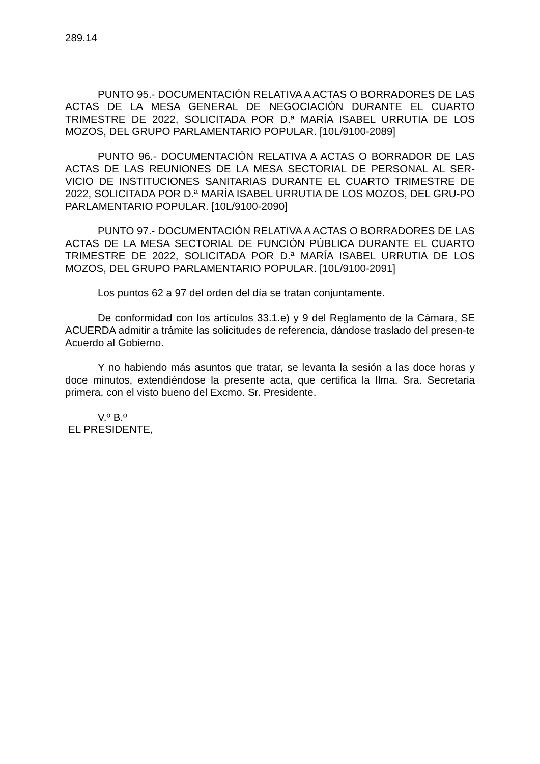289.14
PUNTO 95.- DOCUMENTACIÓN RELATIVA A ACTAS O BORRADORES DE LAS ACTAS DE LA MESA GENERAL DE NEGOCIACIÓN DURANTE EL CUARTO TRIMESTRE DE 2022, SOLICITADA POR D.ª MARÍA ISABEL URRUTIA DE LOS MOZOS, DEL GRUPO PARLAMENTARIO POPULAR. [10L/9100-2089]
PUNTO 96.- DOCUMENTACIÓN RELATIVA A ACTAS O BORRADOR DE LAS ACTAS DE LAS REUNIONES DE LA MESA SECTORIAL DE PERSONAL AL SER-VICIO DE INSTITUCIONES SANITARIAS DURANTE EL CUARTO TRIMESTRE DE 2022, SOLICITADA POR D.ª MARÍA ISABEL URRUTIA DE LOS MOZOS, DEL GRU-PO PARLAMENTARIO POPULAR. [10L/9100-2090]
PUNTO 97.- DOCUMENTACIÓN RELATIVA A ACTAS O BORRADORES DE LAS ACTAS DE LA MESA SECTORIAL DE FUNCIÓN PÚBLICA DURANTE EL CUARTO TRIMESTRE DE 2022, SOLICITADA POR D.ª MARÍA ISABEL URRUTIA DE LOS MOZOS, DEL GRUPO PARLAMENTARIO POPULAR. [10L/9100-2091]
Los puntos 62 a 97 del orden del día se tratan conjuntamente.
De conformidad con los artículos 33.1.e) y 9 del Reglamento de la Cámara, SE ACUERDA admitir a trámite las solicitudes de referencia, dándose traslado del presen-te Acuerdo al Gobierno.
Y no habiendo más asuntos que tratar, se levanta la sesión a las doce horas y doce minutos, extendiéndose la presente acta, que certifica la Ilma. Sra. Secretaria primera, con el visto bueno del Excmo. Sr. Presidente.
V.º B.º
EL PRESIDENTE,